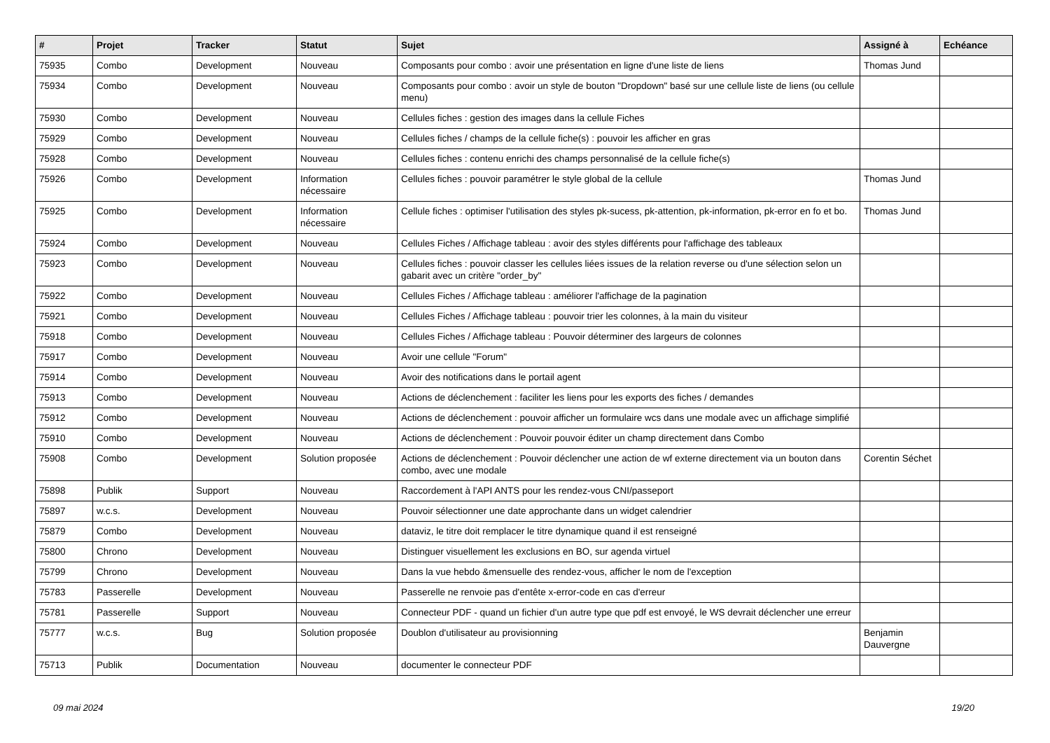| # | Projet | Tracker | Statut | Sujet | Assigné à | Echéance |
| --- | --- | --- | --- | --- | --- | --- |
| 75935 | Combo | Development | Nouveau | Composants pour combo : avoir une présentation en ligne d'une liste de liens | Thomas Jund | |
| 75934 | Combo | Development | Nouveau | Composants pour combo : avoir un style de bouton "Dropdown" basé sur une cellule liste de liens (ou cellule menu) | | |
| 75930 | Combo | Development | Nouveau | Cellules fiches : gestion des images dans la cellule Fiches | | |
| 75929 | Combo | Development | Nouveau | Cellules fiches / champs de la cellule fiche(s) : pouvoir les afficher en gras | | |
| 75928 | Combo | Development | Nouveau | Cellules fiches : contenu enrichi des champs personnalisé de la cellule fiche(s) | | |
| 75926 | Combo | Development | Information nécessaire | Cellules fiches : pouvoir paramétrer le style global de la cellule | Thomas Jund | |
| 75925 | Combo | Development | Information nécessaire | Cellule fiches : optimiser l'utilisation des styles pk-sucess, pk-attention, pk-information, pk-error en fo et bo. | Thomas Jund | |
| 75924 | Combo | Development | Nouveau | Cellules Fiches / Affichage tableau : avoir des styles différents pour l'affichage des tableaux | | |
| 75923 | Combo | Development | Nouveau | Cellules fiches : pouvoir classer les cellules liées issues de la relation reverse ou d'une sélection selon un gabarit avec un critère "order_by" | | |
| 75922 | Combo | Development | Nouveau | Cellules Fiches / Affichage tableau : améliorer l'affichage de la pagination | | |
| 75921 | Combo | Development | Nouveau | Cellules Fiches / Affichage tableau : pouvoir trier les colonnes, à la main du visiteur | | |
| 75918 | Combo | Development | Nouveau | Cellules Fiches / Affichage tableau : Pouvoir déterminer des largeurs de colonnes | | |
| 75917 | Combo | Development | Nouveau | Avoir une cellule "Forum" | | |
| 75914 | Combo | Development | Nouveau | Avoir des notifications dans le portail agent | | |
| 75913 | Combo | Development | Nouveau | Actions de déclenchement : faciliter les liens pour les exports des fiches / demandes | | |
| 75912 | Combo | Development | Nouveau | Actions de déclenchement : pouvoir afficher un formulaire wcs dans une modale avec un affichage simplifié | | |
| 75910 | Combo | Development | Nouveau | Actions de déclenchement : Pouvoir pouvoir éditer un champ directement dans Combo | | |
| 75908 | Combo | Development | Solution proposée | Actions de déclenchement : Pouvoir déclencher une action de wf externe directement via un bouton dans combo, avec une modale | Corentin Séchet | |
| 75898 | Publik | Support | Nouveau | Raccordement à l'API ANTS pour les rendez-vous CNI/passeport | | |
| 75897 | w.c.s. | Development | Nouveau | Pouvoir sélectionner une date approchante dans un widget calendrier | | |
| 75879 | Combo | Development | Nouveau | dataviz, le titre doit remplacer le titre dynamique quand il est renseigné | | |
| 75800 | Chrono | Development | Nouveau | Distinguer visuellement les exclusions en BO, sur agenda virtuel | | |
| 75799 | Chrono | Development | Nouveau | Dans la vue hebdo &mensuelle des rendez-vous, afficher le nom de l'exception | | |
| 75783 | Passerelle | Development | Nouveau | Passerelle ne renvoie pas d'entête x-error-code en cas d'erreur | | |
| 75781 | Passerelle | Support | Nouveau | Connecteur PDF - quand un fichier d'un autre type que pdf est envoyé, le WS devrait déclencher une erreur | | |
| 75777 | w.c.s. | Bug | Solution proposée | Doublon d'utilisateur au provisionning | Benjamin Dauvergne | |
| 75713 | Publik | Documentation | Nouveau | documenter le connecteur PDF | | |
09 mai 2024 19/20